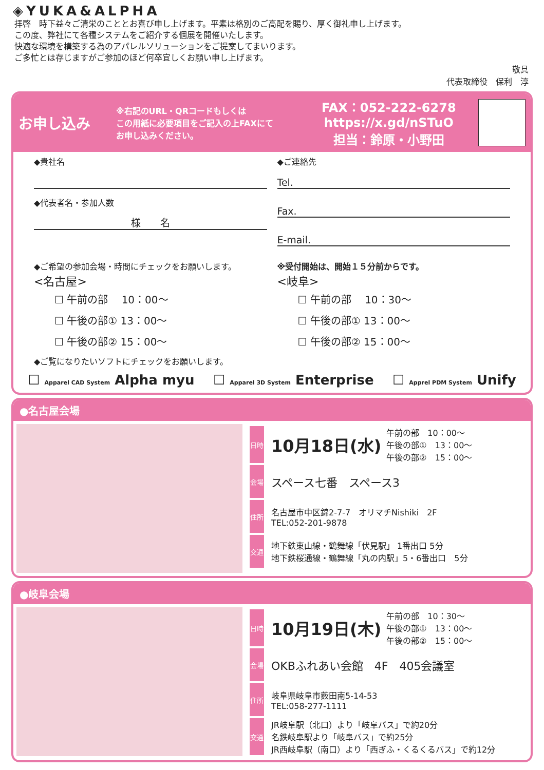◈YUKA&ALPHA
拝啓　時下益々ご清栄のこととお喜び申し上げます。平素は格別のご高配を賜り、厚く御礼申し上げます。
この度、弊社にて各種システムをご紹介する個展を開催いたします。
快適な環境を構築する為のアパレルソリューションをご提案してまいります。
ご多忙とは存じますがご参加のほど何卒宜しくお願い申し上げます。
敬具
代表取締役　保利　淳
お申し込み
※右記のURL・QRコードもしくは
この用紙に必要項目をご記入の上FAXにて
お申し込みください。
FAX：052-222-6278
https://x.gd/nSTuO
担当：鈴原・小野田
◆貴社名
◆代表者名・参加人数
様　　名
◆ご連絡先
Tel.
Fax.
E-mail.
◆ご希望の参加会場・時間にチェックをお願いします。
<名古屋>
☐ 午前の部　 10：00～
☐ 午後の部① 13：00～
☐ 午後の部② 15：00～
※受付開始は、開始１５分前からです。
<岐阜>
☐ 午前の部　 10：30～
☐ 午後の部① 13：00～
☐ 午後の部② 15：00～
◆ご覧になりたいソフトにチェックをお願いします。
☐ Apparel CAD System Alpha myu ☐ Apparel 3D System Enterprise ☐ Apprel PDM System Unify
●名古屋会場
日時
10月18日(水)
午前の部　10：00～
午後の部①　13：00～
午後の部②　15：00～
会場
スペース七番　スペース3
住所
名古屋市中区錦2-7-7　オリマチNishiki　2F
TEL:052-201-9878
交通
地下鉄東山線・鶴舞線「伏見駅」 1番出口 5分
地下鉄桜通線・鶴舞線「丸の内駅」5・6番出口　5分
●岐阜会場
日時
10月19日(木)
午前の部　10：30～
午後の部①　13：00～
午後の部②　15：00～
会場
OKBふれあい会館　4F　405会議室
住所
岐阜県岐阜市薮田南5-14-53
TEL:058-277-1111
交通
JR岐阜駅（北口）より「岐阜バス」で約20分
名鉄岐阜駅より「岐阜バス」で約25分
JR西岐阜駅（南口）より「西ぎふ・くるくるバス」で約12分